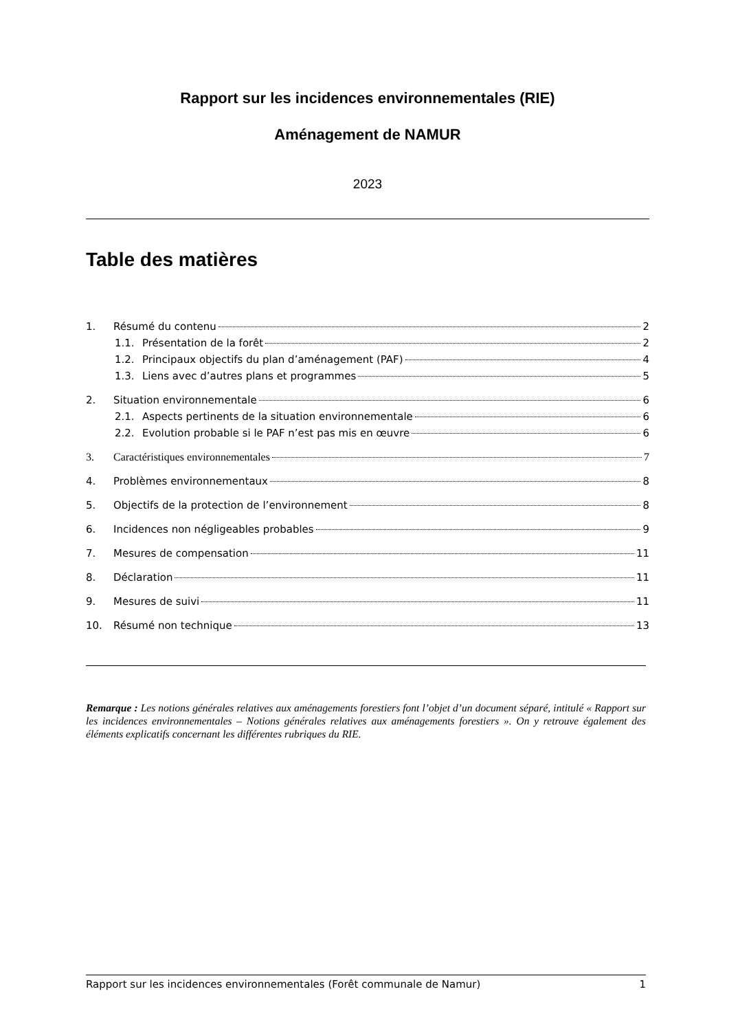Rapport sur les incidences environnementales (RIE)
Aménagement de NAMUR
2023
Table des matières
1. Résumé du contenu 2
1.1. Présentation de la forêt 2
1.2. Principaux objectifs du plan d’aménagement (PAF) 4
1.3. Liens avec d’autres plans et programmes 5
2. Situation environnementale 6
2.1. Aspects pertinents de la situation environnementale 6
2.2. Evolution probable si le PAF n’est pas mis en œuvre 6
3. Caractéristiques environnementales 7
4. Problèmes environnementaux 8
5. Objectifs de la protection de l’environnement 8
6. Incidences non négligeables probables 9
7. Mesures de compensation 11
8. Déclaration 11
9. Mesures de suivi 11
10. Résumé non technique 13
Remarque : Les notions générales relatives aux aménagements forestiers font l’objet d’un document séparé, intitulé « Rapport sur les incidences environnementales – Notions générales relatives aux aménagements forestiers ». On y retrouve également des éléments explicatifs concernant les différentes rubriques du RIE.
Rapport sur les incidences environnementales (Forêt communale de Namur) 1